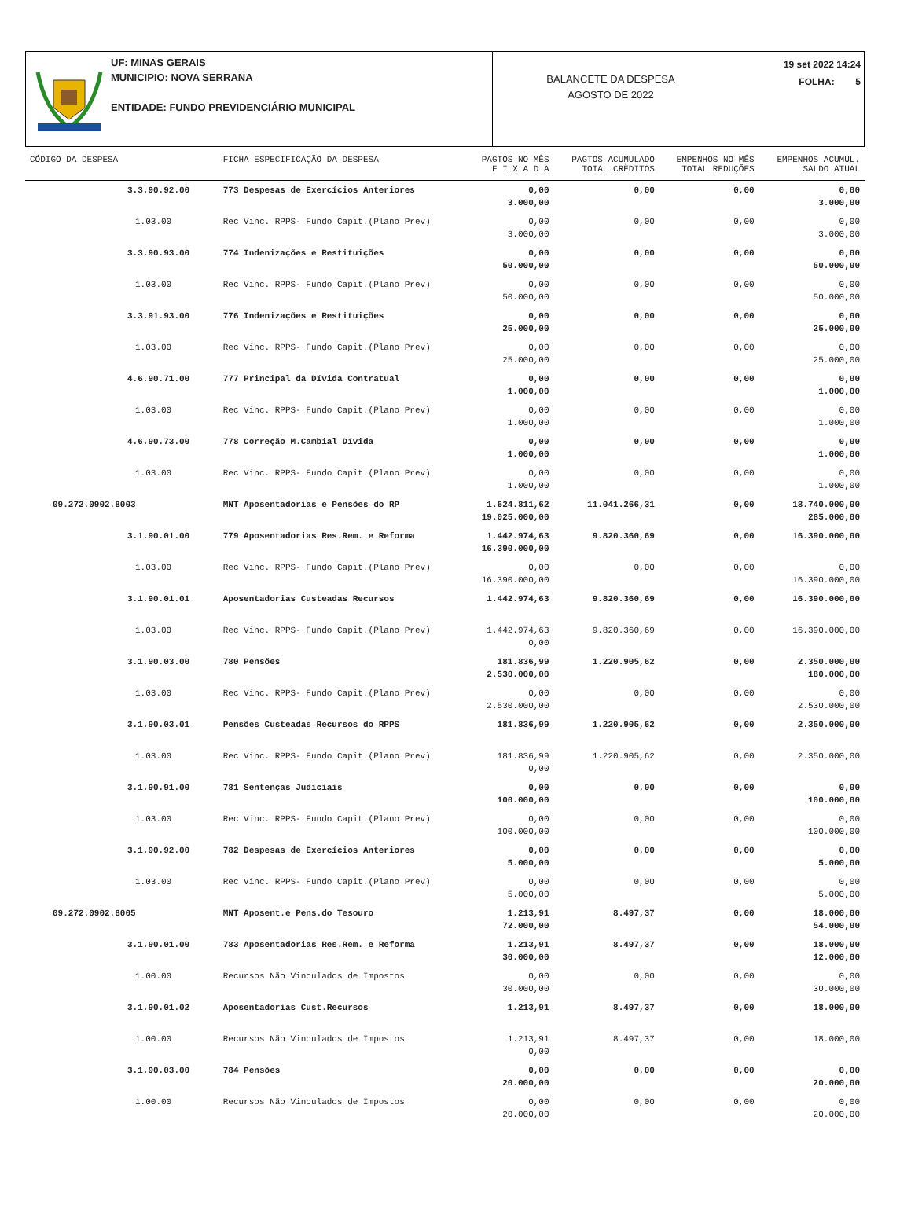UF: MINAS GERAIS
MUNICIPIO: NOVA SERRANA
ENTIDADE: FUNDO PREVIDENCIÁRIO MUNICIPAL
BALANCETE DA DESPESA
AGOSTO DE 2022
19 set 2022 14:24
FOLHA: 5
| CÓDIGO DA DESPESA | FICHA ESPECIFICAÇÃO DA DESPESA | PAGTOS NO MÊS F I X A D A | PAGTOS ACUMULADO TOTAL CRÈDITOS | EMPENHOS NO MÊS TOTAL REDUÇÕES | EMPENHOS ACUMUL. SALDO ATUAL |
| --- | --- | --- | --- | --- | --- |
| 3.3.90.92.00 | 773 Despesas de Exercícios Anteriores | 0,00 3.000,00 | 0,00 | 0,00 | 0,00 3.000,00 |
| 1.03.00 | Rec Vinc. RPPS- Fundo Capit.(Plano Prev) | 0,00 3.000,00 | 0,00 | 0,00 | 0,00 3.000,00 |
| 3.3.90.93.00 | 774 Indenizações e Restituições | 0,00 50.000,00 | 0,00 | 0,00 | 0,00 50.000,00 |
| 1.03.00 | Rec Vinc. RPPS- Fundo Capit.(Plano Prev) | 0,00 50.000,00 | 0,00 | 0,00 | 0,00 50.000,00 |
| 3.3.91.93.00 | 776 Indenizações e Restituições | 0,00 25.000,00 | 0,00 | 0,00 | 0,00 25.000,00 |
| 1.03.00 | Rec Vinc. RPPS- Fundo Capit.(Plano Prev) | 0,00 25.000,00 | 0,00 | 0,00 | 0,00 25.000,00 |
| 4.6.90.71.00 | 777 Principal da Dívida Contratual | 0,00 1.000,00 | 0,00 | 0,00 | 0,00 1.000,00 |
| 1.03.00 | Rec Vinc. RPPS- Fundo Capit.(Plano Prev) | 0,00 1.000,00 | 0,00 | 0,00 | 0,00 1.000,00 |
| 4.6.90.73.00 | 778 Correção M.Cambial Dívida | 0,00 1.000,00 | 0,00 | 0,00 | 0,00 1.000,00 |
| 1.03.00 | Rec Vinc. RPPS- Fundo Capit.(Plano Prev) | 0,00 1.000,00 | 0,00 | 0,00 | 0,00 1.000,00 |
| 09.272.0902.8003 | MNT Aposentadorias e Pensões do RP | 1.624.811,62 19.025.000,00 | 11.041.266,31 | 0,00 | 18.740.000,00 285.000,00 |
| 3.1.90.01.00 | 779 Aposentadorias Res.Rem. e Reforma | 1.442.974,63 16.390.000,00 | 9.820.360,69 | 0,00 | 16.390.000,00 |
| 1.03.00 | Rec Vinc. RPPS- Fundo Capit.(Plano Prev) | 0,00 16.390.000,00 | 0,00 | 0,00 | 0,00 16.390.000,00 |
| 3.1.90.01.01 | Aposentadorias Custeadas Recursos | 1.442.974,63 | 9.820.360,69 | 0,00 | 16.390.000,00 |
| 1.03.00 | Rec Vinc. RPPS- Fundo Capit.(Plano Prev) | 1.442.974,63 0,00 | 9.820.360,69 | 0,00 | 16.390.000,00 |
| 3.1.90.03.00 | 780 Pensões | 181.836,99 2.530.000,00 | 1.220.905,62 | 0,00 | 2.350.000,00 180.000,00 |
| 1.03.00 | Rec Vinc. RPPS- Fundo Capit.(Plano Prev) | 0,00 2.530.000,00 | 0,00 | 0,00 | 0,00 2.530.000,00 |
| 3.1.90.03.01 | Pensões Custeadas Recursos do RPPS | 181.836,99 | 1.220.905,62 | 0,00 | 2.350.000,00 |
| 1.03.00 | Rec Vinc. RPPS- Fundo Capit.(Plano Prev) | 181.836,99 0,00 | 1.220.905,62 | 0,00 | 2.350.000,00 |
| 3.1.90.91.00 | 781 Sentenças Judiciais | 0,00 100.000,00 | 0,00 | 0,00 | 0,00 100.000,00 |
| 1.03.00 | Rec Vinc. RPPS- Fundo Capit.(Plano Prev) | 0,00 100.000,00 | 0,00 | 0,00 | 0,00 100.000,00 |
| 3.1.90.92.00 | 782 Despesas de Exercícios Anteriores | 0,00 5.000,00 | 0,00 | 0,00 | 0,00 5.000,00 |
| 1.03.00 | Rec Vinc. RPPS- Fundo Capit.(Plano Prev) | 0,00 5.000,00 | 0,00 | 0,00 | 0,00 5.000,00 |
| 09.272.0902.8005 | MNT Aposent.e Pens.do Tesouro | 1.213,91 72.000,00 | 8.497,37 | 0,00 | 18.000,00 54.000,00 |
| 3.1.90.01.00 | 783 Aposentadorias Res.Rem. e Reforma | 1.213,91 30.000,00 | 8.497,37 | 0,00 | 18.000,00 12.000,00 |
| 1.00.00 | Recursos Não Vinculados de Impostos | 0,00 30.000,00 | 0,00 | 0,00 | 0,00 30.000,00 |
| 3.1.90.01.02 | Aposentadorias Cust.Recursos | 1.213,91 | 8.497,37 | 0,00 | 18.000,00 |
| 1.00.00 | Recursos Não Vinculados de Impostos | 1.213,91 0,00 | 8.497,37 | 0,00 | 18.000,00 |
| 3.1.90.03.00 | 784 Pensões | 0,00 20.000,00 | 0,00 | 0,00 | 0,00 20.000,00 |
| 1.00.00 | Recursos Não Vinculados de Impostos | 0,00 20.000,00 | 0,00 | 0,00 | 0,00 20.000,00 |